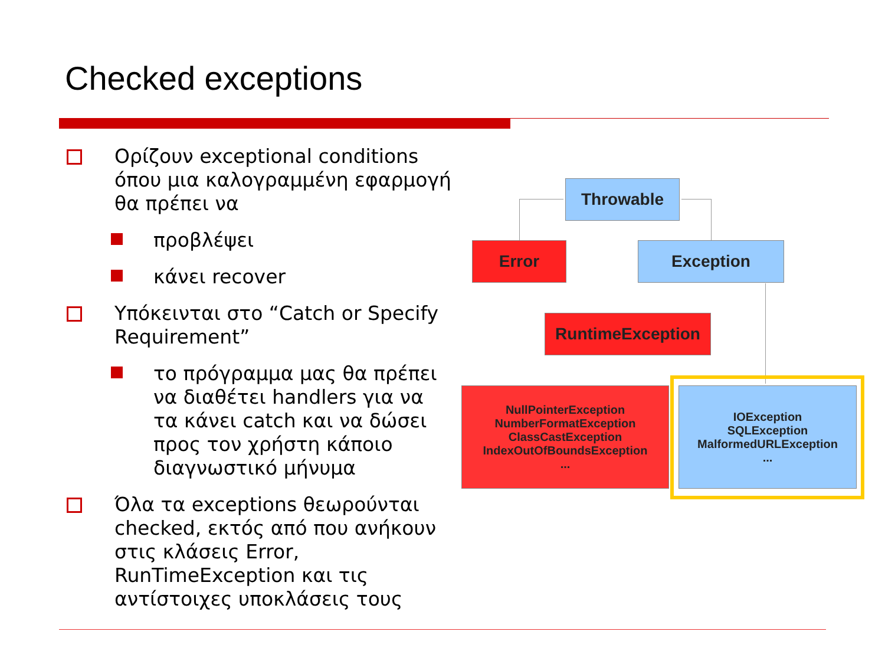Checked exceptions
Ορίζουν exceptional conditions όπου μια καλογραμμένη εφαρμογή θα πρέπει να
προβλέψει
κάνει recover
Υπόκεινται στο “Catch or Specify Requirement”
το πρόγραμμα μας θα πρέπει να διαθέτει handlers για να τα κάνει catch και να δώσει προς τον χρήστη κάποιο διαγνωστικό μήνυμα
Όλα τα exceptions θεωρούνται checked, εκτός από που ανήκουν στις κλάσεις Error, RunTimeException και τις αντίστοιχες υποκλάσεις τους
Throwable
Error Exception
RuntimeException
NullPointerException
NumberFormatException
ClassCastException
IndexOutOfBoundsException
...
IOException
SQLException
MalformedURLException
...